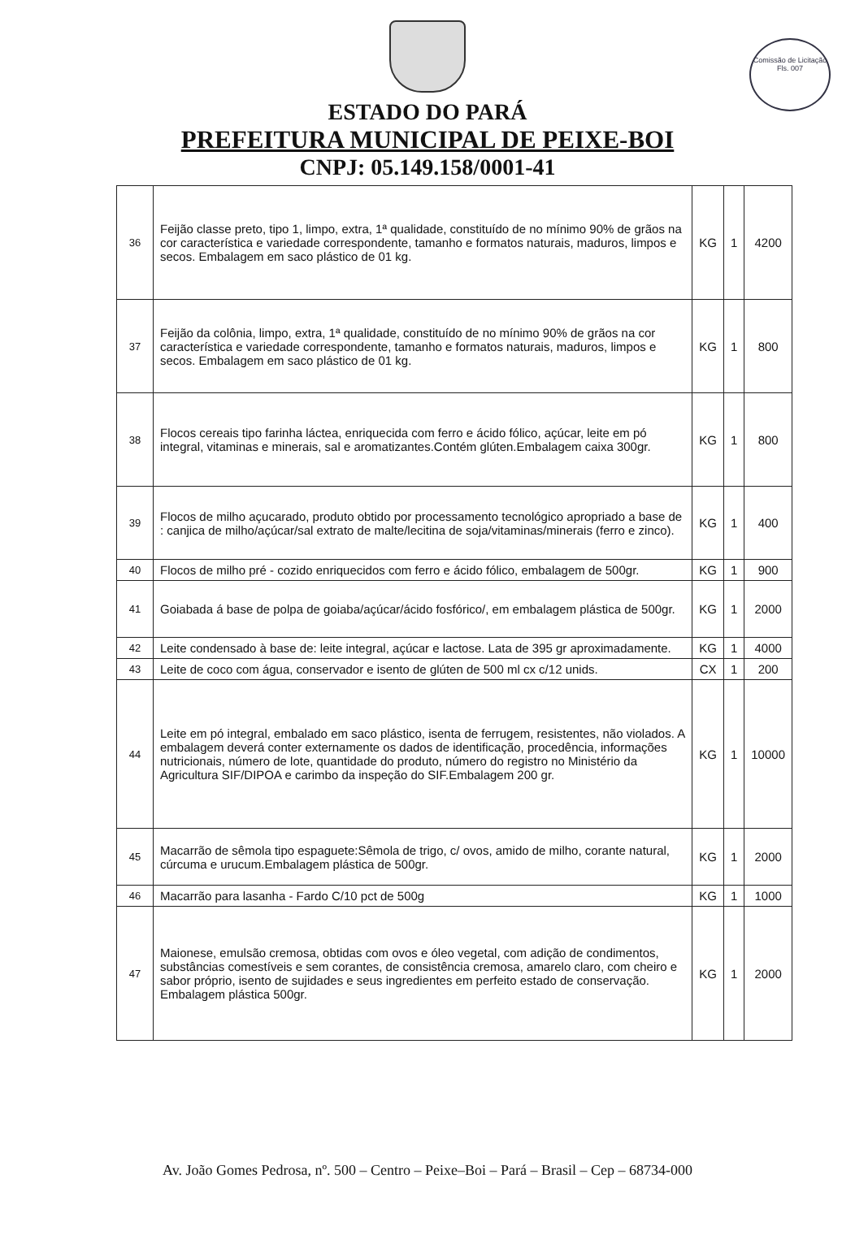Comissão de Licitação
Fls. 007
ESTADO DO PARÁ
PREFEITURA MUNICIPAL DE PEIXE-BOI
CNPJ: 05.149.158/0001-41
| 36 | Feijão classe preto, tipo 1, limpo, extra, 1ª qualidade, constituído de no mínimo 90% de grãos na cor característica e variedade correspondente, tamanho e formatos naturais, maduros, limpos e secos. Embalagem em saco plástico de 01 kg. | KG | 1 | 4200 |
| 37 | Feijão da colônia, limpo, extra, 1ª qualidade, constituído de no mínimo 90% de grãos na cor característica e variedade correspondente, tamanho e formatos naturais, maduros, limpos e secos. Embalagem em saco plástico de 01 kg. | KG | 1 | 800 |
| 38 | Flocos cereais tipo farinha láctea, enriquecida com ferro e ácido fólico, açúcar, leite em pó integral, vitaminas e minerais, sal e aromatizantes.Contém glúten.Embalagem caixa 300gr. | KG | 1 | 800 |
| 39 | Flocos de milho açucarado, produto obtido por processamento tecnológico apropriado a base de : canjica de milho/açúcar/sal extrato de malte/lecitina de soja/vitaminas/minerais (ferro e zinco). | KG | 1 | 400 |
| 40 | Flocos de milho pré - cozido enriquecidos com ferro e ácido fólico, embalagem de 500gr. | KG | 1 | 900 |
| 41 | Goiabada á base de polpa de goiaba/açúcar/ácido fosfórico/, em embalagem plástica de 500gr. | KG | 1 | 2000 |
| 42 | Leite condensado à base de: leite integral, açúcar e lactose. Lata de 395 gr aproximadamente. | KG | 1 | 4000 |
| 43 | Leite de coco com água, conservador e isento de glúten de 500 ml cx c/12 unids. | CX | 1 | 200 |
| 44 | Leite em pó integral, embalado em saco plástico, isenta de ferrugem, resistentes, não violados. A embalagem deverá conter externamente os dados de identificação, procedência, informações nutricionais, número de lote, quantidade do produto, número do registro no Ministério da Agricultura SIF/DIPOA e carimbo da inspeção do SIF.Embalagem 200 gr. | KG | 1 | 10000 |
| 45 | Macarrão de sêmola tipo espaguete:Sêmola de trigo, c/ ovos, amido de milho, corante natural, cúrcuma e urucum.Embalagem plástica de 500gr. | KG | 1 | 2000 |
| 46 | Macarrão para lasanha - Fardo C/10 pct de 500g | KG | 1 | 1000 |
| 47 | Maionese, emulsão cremosa, obtidas com ovos e óleo vegetal, com adição de condimentos, substâncias comestíveis e sem corantes, de consistência cremosa, amarelo claro, com cheiro e sabor próprio, isento de sujidades e seus ingredientes em perfeito estado de conservação. Embalagem plástica 500gr. | KG | 1 | 2000 |
Av. João Gomes Pedrosa, nº. 500 – Centro – Peixe–Boi – Pará – Brasil – Cep – 68734-000